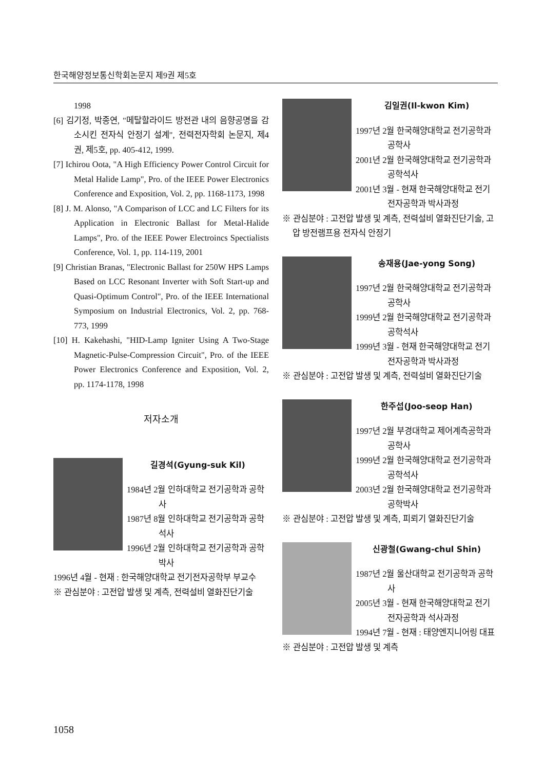한국해양정보통신학회논문지 제9권 제5호
1998
[6] 김기정, 박종연, "메탈할라이드 방전관 내의 음향공명을 감소시킨 전자식 안정기 설계", 전력전자학회 논문지, 제4권, 제5호, pp. 405-412, 1999.
[7] Ichirou Oota, "A High Efficiency Power Control Circuit for Metal Halide Lamp", Pro. of the IEEE Power Electronics Conference and Exposition, Vol. 2, pp. 1168-1173, 1998
[8] J. M. Alonso, "A Comparison of LCC and LC Filters for its Application in Electronic Ballast for Metal-Halide Lamps", Pro. of the IEEE Power Electroincs Spectialists Conference, Vol. 1, pp. 114-119, 2001
[9] Christian Branas, "Electronic Ballast for 250W HPS Lamps Based on LCC Resonant Inverter with Soft Start-up and Quasi-Optimum Control", Pro. of the IEEE International Symposium on Industrial Electronics, Vol. 2, pp. 768-773, 1999
[10] H. Kakehashi, "HID-Lamp Igniter Using A Two-Stage Magnetic-Pulse-Compression Circuit", Pro. of the IEEE Power Electronics Conference and Exposition, Vol. 2, pp. 1174-1178, 1998
저자소개
길경석(Gyung-suk Kil)
1984년 2월 인하대학교 전기공학과 공학사
1987년 8월 인하대학교 전기공학과 공학석사
1996년 2월 인하대학교 전기공학과 공학박사
1996년 4월 - 현재 : 한국해양대학교 전기전자공학부 부교수
※ 관심분야 : 고전압 발생 및 계측, 전력설비 열화진단기술
김일권(Il-kwon Kim)
1997년 2월 한국해양대학교 전기공학과 공학사
2001년 2월 한국해양대학교 전기공학과 공학석사
2001년 3월 - 현재 한국해양대학교 전기 전자공학과 박사과정
※ 관심분야 : 고전압 발생 및 계측, 전력설비 열화진단기술, 고압 방전램프용 전자식 안정기
송재용(Jae-yong Song)
1997년 2월 한국해양대학교 전기공학과 공학사
1999년 2월 한국해양대학교 전기공학과 공학석사
1999년 3월 - 현재 한국해양대학교 전기 전자공학과 박사과정
※ 관심분야 : 고전압 발생 및 계측, 전력설비 열화진단기술
한주섭(Joo-seop Han)
1997년 2월 부경대학교 제어계측공학과 공학사
1999년 2월 한국해양대학교 전기공학과 공학석사
2003년 2월 한국해양대학교 전기공학과 공학박사
※ 관심분야 : 고전압 발생 및 계측, 피뢰기 열화진단기술
신광철(Gwang-chul Shin)
1987년 2월 울산대학교 전기공학과 공학사
2005년 3월 - 현재 한국해양대학교 전기 전자공학과 석사과정
1994년 7월 - 현재 : 태양엔지니어링 대표
※ 관심분야 : 고전압 발생 및 계측
1058